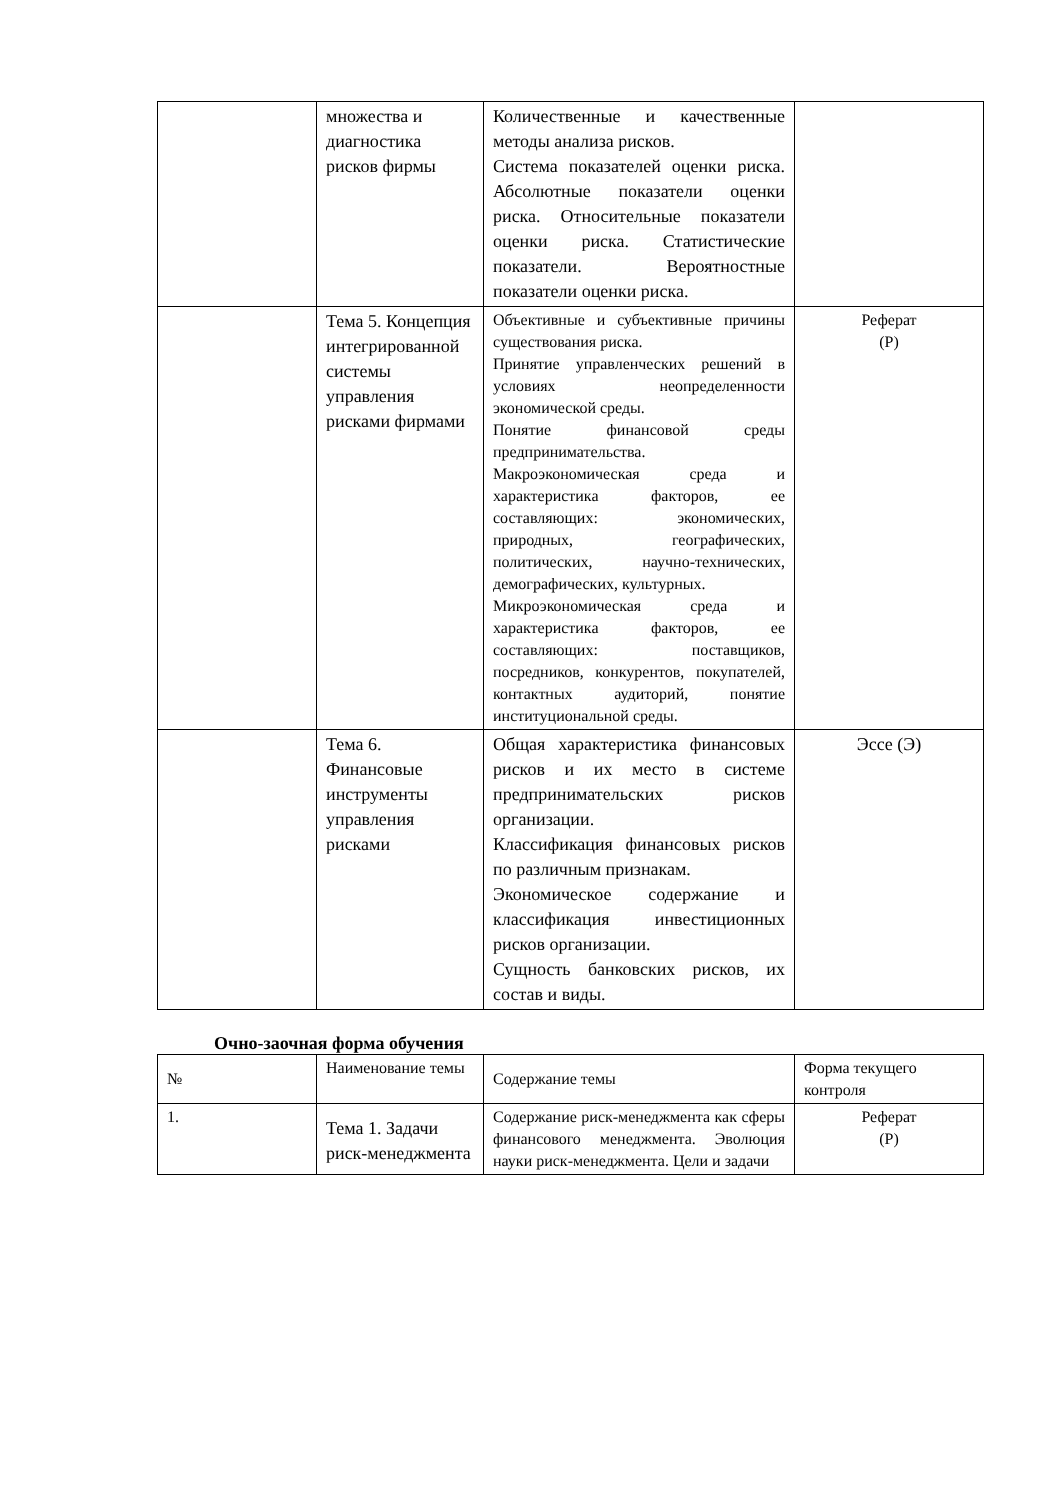| | множества и диагностика рисков фирмы | Количественные и качественные методы анализа рисков. Система показателей оценки риска. Абсолютные показатели оценки риска. Относительные показатели оценки риска. Статистические показатели. Вероятностные показатели оценки риска. | |
| | Тема 5. Концепция интегрированной системы управления рисками фирмами | Объективные и субъективные причины существования риска. Принятие управленческих решений в условиях неопределенности экономической среды. Понятие финансовой среды предпринимательства. Макроэкономическая среда и характеристика факторов, ее составляющих: экономических, природных, географических, политических, научно-технических, демографических, культурных. Микроэкономическая среда и характеристика факторов, ее составляющих: поставщиков, посредников, конкурентов, покупателей, контактных аудиторий, понятие институциональной среды. | Реферат (Р) |
| | Тема 6. Финансовые инструменты управления рисками | Общая характеристика финансовых рисков и их место в системе предпринимательских рисков организации. Классификация финансовых рисков по различным признакам. Экономическое содержание и классификация инвестиционных рисков организации. Сущность банковских рисков, их состав и виды. | Эссе (Э) |
Очно-заочная форма обучения
| № | Наименование темы | Содержание темы | Форма текущего контроля |
| 1. | Тема 1. Задачи риск-менеджмента | Содержание риск-менеджмента как сферы финансового менеджмента. Эволюция науки риск-менеджмента. Цели и задачи | Реферат (Р) |